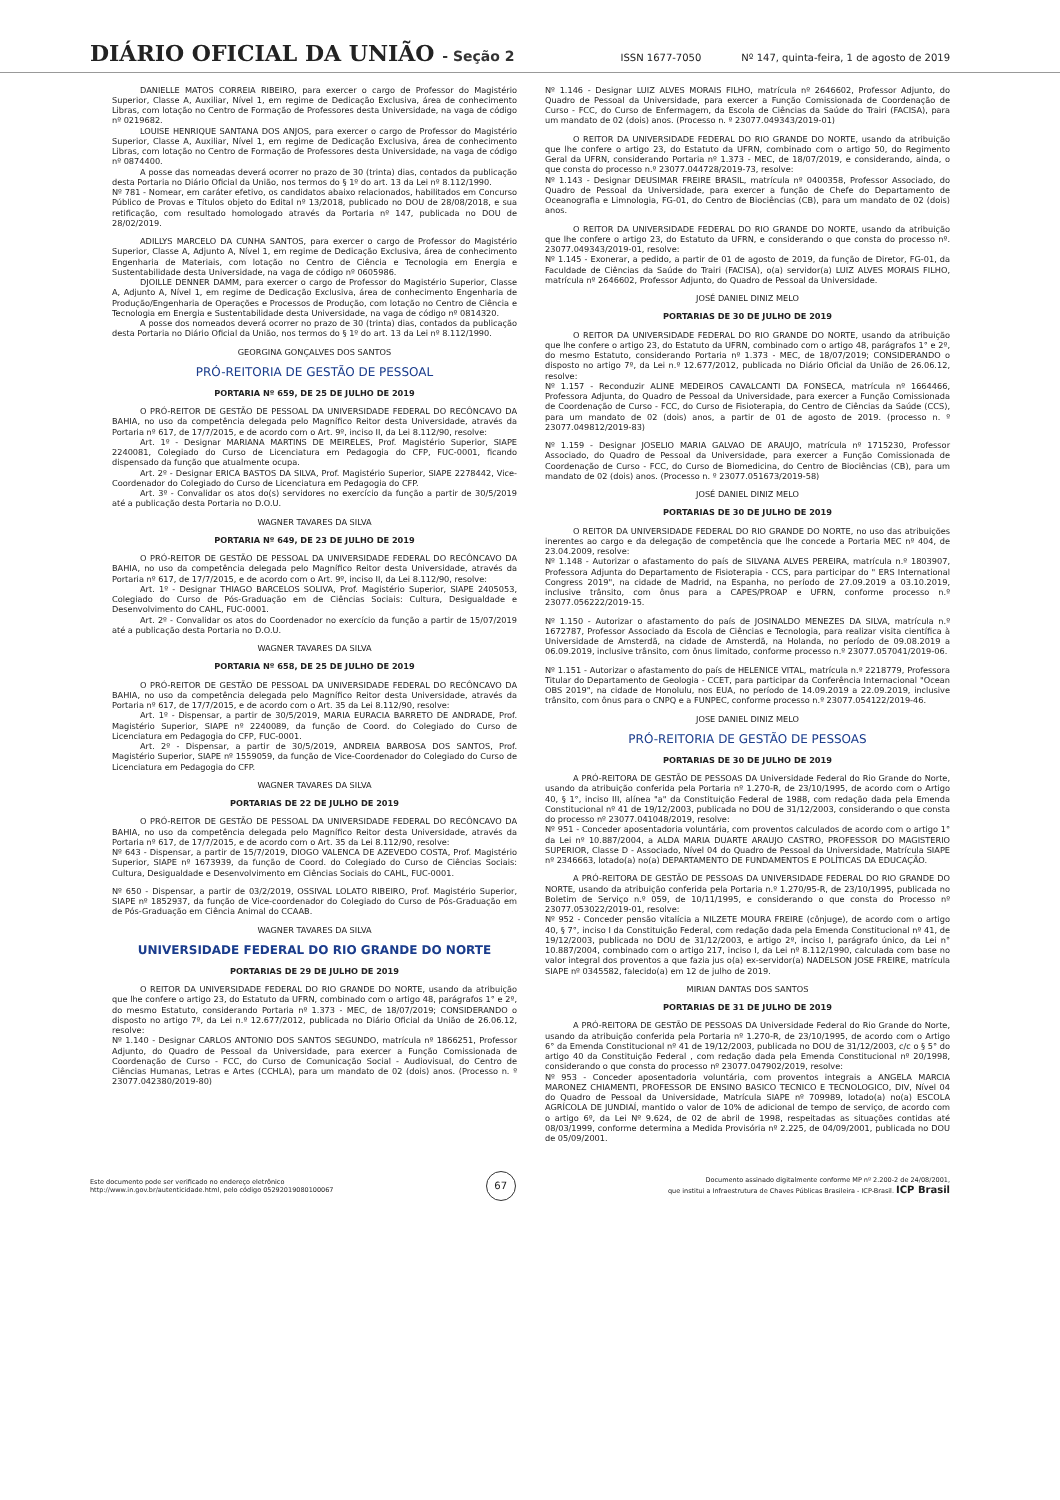DIÁRIO OFICIAL DA UNIÃO - Seção 2
ISSN 1677-7050 Nº 147, quinta-feira, 1 de agosto de 2019
DANIELLE MATOS CORREIA RIBEIRO, para exercer o cargo de Professor do Magistério Superior, Classe A, Auxiliar, Nível 1, em regime de Dedicação Exclusiva, área de conhecimento Libras, com lotação no Centro de Formação de Professores desta Universidade, na vaga de código nº 0219682.
LOUISE HENRIQUE SANTANA DOS ANJOS, para exercer o cargo de Professor do Magistério Superior, Classe A, Auxiliar, Nível 1, em regime de Dedicação Exclusiva, área de conhecimento Libras, com lotação no Centro de Formação de Professores desta Universidade, na vaga de código nº 0874400.
A posse das nomeadas deverá ocorrer no prazo de 30 (trinta) dias, contados da publicação desta Portaria no Diário Oficial da União, nos termos do § 1º do art. 13 da Lei nº 8.112/1990.
Nº 781 - Nomear, em caráter efetivo, os candidatos abaixo relacionados, habilitados em Concurso Público de Provas e Títulos objeto do Edital nº 13/2018, publicado no DOU de 28/08/2018, e sua retificação, com resultado homologado através da Portaria nº 147, publicada no DOU de 28/02/2019.
ADILLYS MARCELO DA CUNHA SANTOS, para exercer o cargo de Professor do Magistério Superior, Classe A, Adjunto A, Nível 1, em regime de Dedicação Exclusiva, área de conhecimento Engenharia de Materiais, com lotação no Centro de Ciência e Tecnologia em Energia e Sustentabilidade desta Universidade, na vaga de código nº 0605986.
DJOILLE DENNER DAMM, para exercer o cargo de Professor do Magistério Superior, Classe A, Adjunto A, Nível 1, em regime de Dedicação Exclusiva, área de conhecimento Engenharia de Produção/Engenharia de Operações e Processos de Produção, com lotação no Centro de Ciência e Tecnologia em Energia e Sustentabilidade desta Universidade, na vaga de código nº 0814320.
A posse dos nomeados deverá ocorrer no prazo de 30 (trinta) dias, contados da publicação desta Portaria no Diário Oficial da União, nos termos do § 1º do art. 13 da Lei nº 8.112/1990.
GEORGINA GONÇALVES DOS SANTOS
PRÓ-REITORIA DE GESTÃO DE PESSOAL
PORTARIA Nº 659, DE 25 DE JULHO DE 2019
O PRÓ-REITOR DE GESTÃO DE PESSOAL DA UNIVERSIDADE FEDERAL DO RECÔNCAVO DA BAHIA, no uso da competência delegada pelo Magnífico Reitor desta Universidade, através da Portaria nº 617, de 17/7/2015, e de acordo com o Art. 9º, inciso II, da Lei 8.112/90, resolve:
Art. 1º - Designar MARIANA MARTINS DE MEIRELES, Prof. Magistério Superior, SIAPE 2240081, Colegiado do Curso de Licenciatura em Pedagogia do CFP, FUC-0001, ficando dispensado da função que atualmente ocupa.
Art. 2º - Designar ERICA BASTOS DA SILVA, Prof. Magistério Superior, SIAPE 2278442, Vice-Coordenador do Colegiado do Curso de Licenciatura em Pedagogia do CFP.
Art. 3º - Convalidar os atos do(s) servidores no exercício da função a partir de 30/5/2019 até a publicação desta Portaria no D.O.U.
WAGNER TAVARES DA SILVA
PORTARIA Nº 649, DE 23 DE JULHO DE 2019
O PRÓ-REITOR DE GESTÃO DE PESSOAL DA UNIVERSIDADE FEDERAL DO RECÔNCAVO DA BAHIA, no uso da competência delegada pelo Magnífico Reitor desta Universidade, através da Portaria nº 617, de 17/7/2015, e de acordo com o Art. 9º, inciso II, da Lei 8.112/90, resolve:
Art. 1º - Designar THIAGO BARCELOS SOLIVA, Prof. Magistério Superior, SIAPE 2405053, Colegiado do Curso de Pós-Graduação em de Ciências Sociais: Cultura, Desigualdade e Desenvolvimento do CAHL, FUC-0001.
Art. 2º - Convalidar os atos do Coordenador no exercício da função a partir de 15/07/2019 até a publicação desta Portaria no D.O.U.
WAGNER TAVARES DA SILVA
PORTARIA Nº 658, DE 25 DE JULHO DE 2019
O PRÓ-REITOR DE GESTÃO DE PESSOAL DA UNIVERSIDADE FEDERAL DO RECÔNCAVO DA BAHIA, no uso da competência delegada pelo Magnífico Reitor desta Universidade, através da Portaria nº 617, de 17/7/2015, e de acordo com o Art. 35 da Lei 8.112/90, resolve:
Art. 1º - Dispensar, a partir de 30/5/2019, MARIA EURACIA BARRETO DE ANDRADE, Prof. Magistério Superior, SIAPE nº 2240089, da função de Coord. do Colegiado do Curso de Licenciatura em Pedagogia do CFP, FUC-0001.
Art. 2º - Dispensar, a partir de 30/5/2019, ANDREIA BARBOSA DOS SANTOS, Prof. Magistério Superior, SIAPE nº 1559059, da função de Vice-Coordenador do Colegiado do Curso de Licenciatura em Pedagogia do CFP.
WAGNER TAVARES DA SILVA
PORTARIAS DE 22 DE JULHO DE 2019
O PRÓ-REITOR DE GESTÃO DE PESSOAL DA UNIVERSIDADE FEDERAL DO RECÔNCAVO DA BAHIA, no uso da competência delegada pelo Magnífico Reitor desta Universidade, através da Portaria nº 617, de 17/7/2015, e de acordo com o Art. 35 da Lei 8.112/90, resolve:
Nº 643 - Dispensar, a partir de 15/7/2019, DIOGO VALENCA DE AZEVEDO COSTA, Prof. Magistério Superior, SIAPE nº 1673939, da função de Coord. do Colegiado do Curso de Ciências Sociais: Cultura, Desigualdade e Desenvolvimento em Ciências Sociais do CAHL, FUC-0001.
Nº 650 - Dispensar, a partir de 03/2/2019, OSSIVAL LOLATO RIBEIRO, Prof. Magistério Superior, SIAPE nº 1852937, da função de Vice-coordenador do Colegiado do Curso de Pós-Graduação em de Pós-Graduação em Ciência Animal do CCAAB.
WAGNER TAVARES DA SILVA
UNIVERSIDADE FEDERAL DO RIO GRANDE DO NORTE
PORTARIAS DE 29 DE JULHO DE 2019
O REITOR DA UNIVERSIDADE FEDERAL DO RIO GRANDE DO NORTE, usando da atribuição que lhe confere o artigo 23, do Estatuto da UFRN, combinado com o artigo 48, parágrafos 1° e 2º, do mesmo Estatuto, considerando Portaria nº 1.373 - MEC, de 18/07/2019; CONSIDERANDO o disposto no artigo 7º, da Lei n.º 12.677/2012, publicada no Diário Oficial da União de 26.06.12, resolve:
Nº 1.140 - Designar CARLOS ANTONIO DOS SANTOS SEGUNDO, matrícula nº 1866251, Professor Adjunto, do Quadro de Pessoal da Universidade, para exercer a Função Comissionada de Coordenação de Curso - FCC, do Curso de Comunicação Social - Audiovisual, do Centro de Ciências Humanas, Letras e Artes (CCHLA), para um mandato de 02 (dois) anos. (Processo n. º 23077.042380/2019-80)
Nº 1.146 - Designar LUIZ ALVES MORAIS FILHO, matrícula nº 2646602, Professor Adjunto, do Quadro de Pessoal da Universidade, para exercer a Função Comissionada de Coordenação de Curso - FCC, do Curso de Enfermagem, da Escola de Ciências da Saúde do Trairi (FACISA), para um mandato de 02 (dois) anos. (Processo n. º 23077.049343/2019-01)
O REITOR DA UNIVERSIDADE FEDERAL DO RIO GRANDE DO NORTE, usando da atribuição que lhe confere o artigo 23, do Estatuto da UFRN, combinado com o artigo 50, do Regimento Geral da UFRN, considerando Portaria nº 1.373 - MEC, de 18/07/2019, e considerando, ainda, o que consta do processo n.º 23077.044728/2019-73, resolve:
Nº 1.143 - Designar DEUSIMAR FREIRE BRASIL, matrícula nº 0400358, Professor Associado, do Quadro de Pessoal da Universidade, para exercer a função de Chefe do Departamento de Oceanografia e Limnologia, FG-01, do Centro de Biociências (CB), para um mandato de 02 (dois) anos.
O REITOR DA UNIVERSIDADE FEDERAL DO RIO GRANDE DO NORTE, usando da atribuição que lhe confere o artigo 23, do Estatuto da UFRN, e considerando o que consta do processo nº. 23077.049343/2019-01, resolve:
Nº 1.145 - Exonerar, a pedido, a partir de 01 de agosto de 2019, da função de Diretor, FG-01, da Faculdade de Ciências da Saúde do Trairi (FACISA), o(a) servidor(a) LUIZ ALVES MORAIS FILHO, matrícula nº 2646602, Professor Adjunto, do Quadro de Pessoal da Universidade.
JOSÉ DANIEL DINIZ MELO
PORTARIAS DE 30 DE JULHO DE 2019
O REITOR DA UNIVERSIDADE FEDERAL DO RIO GRANDE DO NORTE, usando da atribuição que lhe confere o artigo 23, do Estatuto da UFRN, combinado com o artigo 48, parágrafos 1° e 2º, do mesmo Estatuto, considerando Portaria nº 1.373 - MEC, de 18/07/2019; CONSIDERANDO o disposto no artigo 7º, da Lei n.º 12.677/2012, publicada no Diário Oficial da União de 26.06.12, resolve:
Nº 1.157 - Reconduzir ALINE MEDEIROS CAVALCANTI DA FONSECA, matrícula nº 1664466, Professora Adjunta, do Quadro de Pessoal da Universidade, para exercer a Função Comissionada de Coordenação de Curso - FCC, do Curso de Fisioterapia, do Centro de Ciências da Saúde (CCS), para um mandato de 02 (dois) anos, a partir de 01 de agosto de 2019. (processo n. º 23077.049812/2019-83)
Nº 1.159 - Designar JOSELIO MARIA GALVAO DE ARAUJO, matrícula nº 1715230, Professor Associado, do Quadro de Pessoal da Universidade, para exercer a Função Comissionada de Coordenação de Curso - FCC, do Curso de Biomedicina, do Centro de Biociências (CB), para um mandato de 02 (dois) anos. (Processo n. º 23077.051673/2019-58)
JOSÉ DANIEL DINIZ MELO
PORTARIAS DE 30 DE JULHO DE 2019
O REITOR DA UNIVERSIDADE FEDERAL DO RIO GRANDE DO NORTE, no uso das atribuições inerentes ao cargo e da delegação de competência que lhe concede a Portaria MEC nº 404, de 23.04.2009, resolve:
Nº 1.148 - Autorizar o afastamento do país de SILVANA ALVES PEREIRA, matrícula n.º 1803907, Professora Adjunta do Departamento de Fisioterapia - CCS, para participar do " ERS International Congress 2019", na cidade de Madrid, na Espanha, no período de 27.09.2019 a 03.10.2019, inclusive trânsito, com ônus para a CAPES/PROAP e UFRN, conforme processo n.º 23077.056222/2019-15.
Nº 1.150 - Autorizar o afastamento do país de JOSINALDO MENEZES DA SILVA, matrícula n.º 1672787, Professor Associado da Escola de Ciências e Tecnologia, para realizar visita científica à Universidade de Amsterdã, na cidade de Amsterdã, na Holanda, no período de 09.08.2019 a 06.09.2019, inclusive trânsito, com ônus limitado, conforme processo n.º 23077.057041/2019-06.
Nº 1.151 - Autorizar o afastamento do país de HELENICE VITAL, matrícula n.º 2218779, Professora Titular do Departamento de Geologia - CCET, para participar da Conferência Internacional "Ocean OBS 2019", na cidade de Honolulu, nos EUA, no período de 14.09.2019 a 22.09.2019, inclusive trânsito, com ônus para o CNPQ e a FUNPEC, conforme processo n.º 23077.054122/2019-46.
JOSE DANIEL DINIZ MELO
PRÓ-REITORIA DE GESTÃO DE PESSOAS
PORTARIAS DE 30 DE JULHO DE 2019
A PRÓ-REITORA DE GESTÃO DE PESSOAS DA Universidade Federal do Rio Grande do Norte, usando da atribuição conferida pela Portaria nº 1.270-R, de 23/10/1995, de acordo com o Artigo 40, § 1°, inciso III, alínea "a" da Constituição Federal de 1988, com redação dada pela Emenda Constitucional nº 41 de 19/12/2003, publicada no DOU de 31/12/2003, considerando o que consta do processo nº 23077.041048/2019, resolve:
Nº 951 - Conceder aposentadoria voluntária, com proventos calculados de acordo com o artigo 1° da Lei nº 10.887/2004, a ALDA MARIA DUARTE ARAUJO CASTRO, PROFESSOR DO MAGISTERIO SUPERIOR, Classe D - Associado, Nível 04 do Quadro de Pessoal da Universidade, Matrícula SIAPE nº 2346663, lotado(a) no(a) DEPARTAMENTO DE FUNDAMENTOS E POLÍTICAS DA EDUCAÇÃO.
A PRÓ-REITORA DE GESTÃO DE PESSOAS DA UNIVERSIDADE FEDERAL DO RIO GRANDE DO NORTE, usando da atribuição conferida pela Portaria n.º 1.270/95-R, de 23/10/1995, publicada no Boletim de Serviço n.º 059, de 10/11/1995, e considerando o que consta do Processo nº 23077.053022/2019-01, resolve:
Nº 952 - Conceder pensão vitalícia a NILZETE MOURA FREIRE (cônjuge), de acordo com o artigo 40, § 7°, inciso I da Constituição Federal, com redação dada pela Emenda Constitucional nº 41, de 19/12/2003, publicada no DOU de 31/12/2003, e artigo 2º, inciso I, parágrafo único, da Lei n° 10.887/2004, combinado com o artigo 217, inciso I, da Lei nº 8.112/1990, calculada com base no valor integral dos proventos a que fazia jus o(a) ex-servidor(a) NADELSON JOSE FREIRE, matrícula SIAPE nº 0345582, falecido(a) em 12 de julho de 2019.
MIRIAN DANTAS DOS SANTOS
PORTARIAS DE 31 DE JULHO DE 2019
A PRÓ-REITORA DE GESTÃO DE PESSOAS DA Universidade Federal do Rio Grande do Norte, usando da atribuição conferida pela Portaria nº 1.270-R, de 23/10/1995, de acordo com o Artigo 6° da Emenda Constitucional nº 41 de 19/12/2003, publicada no DOU de 31/12/2003, c/c o § 5° do artigo 40 da Constituição Federal , com redação dada pela Emenda Constitucional nº 20/1998, considerando o que consta do processo nº 23077.047902/2019, resolve:
Nº 953 - Conceder aposentadoria voluntária, com proventos integrais a ANGELA MARCIA MARONEZ CHIAMENTI, PROFESSOR DE ENSINO BASICO TECNICO E TECNOLOGICO, DIV, Nível 04 do Quadro de Pessoal da Universidade, Matrícula SIAPE nº 709989, lotado(a) no(a) ESCOLA AGRÍCOLA DE JUNDIAÍ, mantido o valor de 10% de adicional de tempo de serviço, de acordo com o artigo 6º, da Lei Nº 9.624, de 02 de abril de 1998, respeitadas as situações contidas até 08/03/1999, conforme determina a Medida Provisória nº 2.225, de 04/09/2001, publicada no DOU de 05/09/2001.
Este documento pode ser verificado no endereço eletrônico
http://www.in.gov.br/autenticidade.html, pelo código 05292019080100067
67
Documento assinado digitalmente conforme MP nº 2.200-2 de 24/08/2001,
que institui a Infraestrutura de Chaves Públicas Brasileira - ICP-Brasil. ICP Brasil